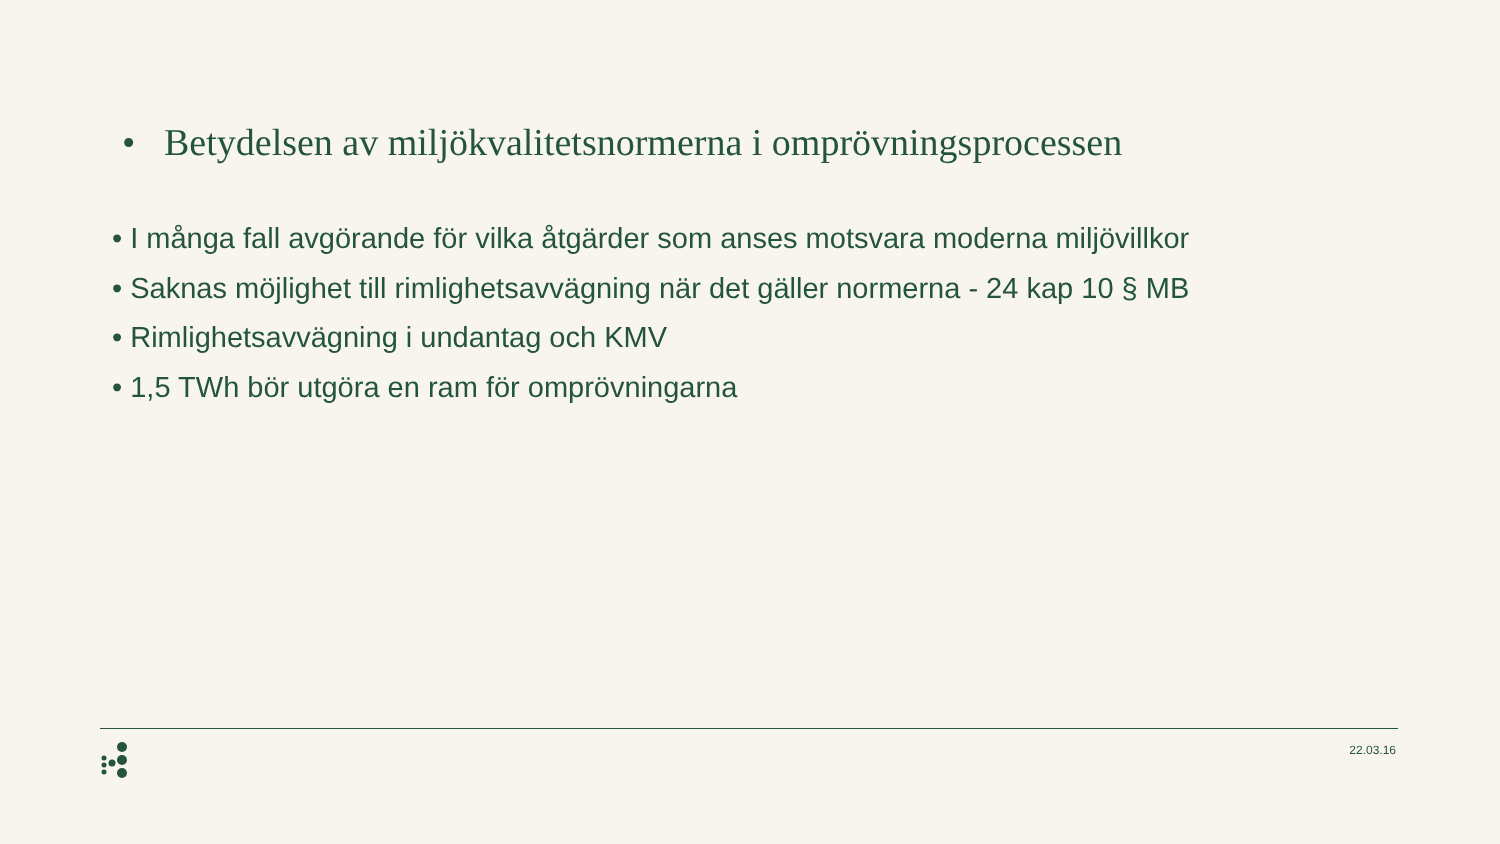• Betydelsen av miljökvalitetsnormerna i omprövningsprocessen
• I många fall avgörande för vilka åtgärder som anses motsvara moderna miljövillkor
• Saknas möjlighet till rimlighetsavvägning när det gäller normerna - 24 kap 10 § MB
• Rimlighetsavvägning i undantag och KMV
• 1,5 TWh bör utgöra en ram för omprövningarna
22.03.16